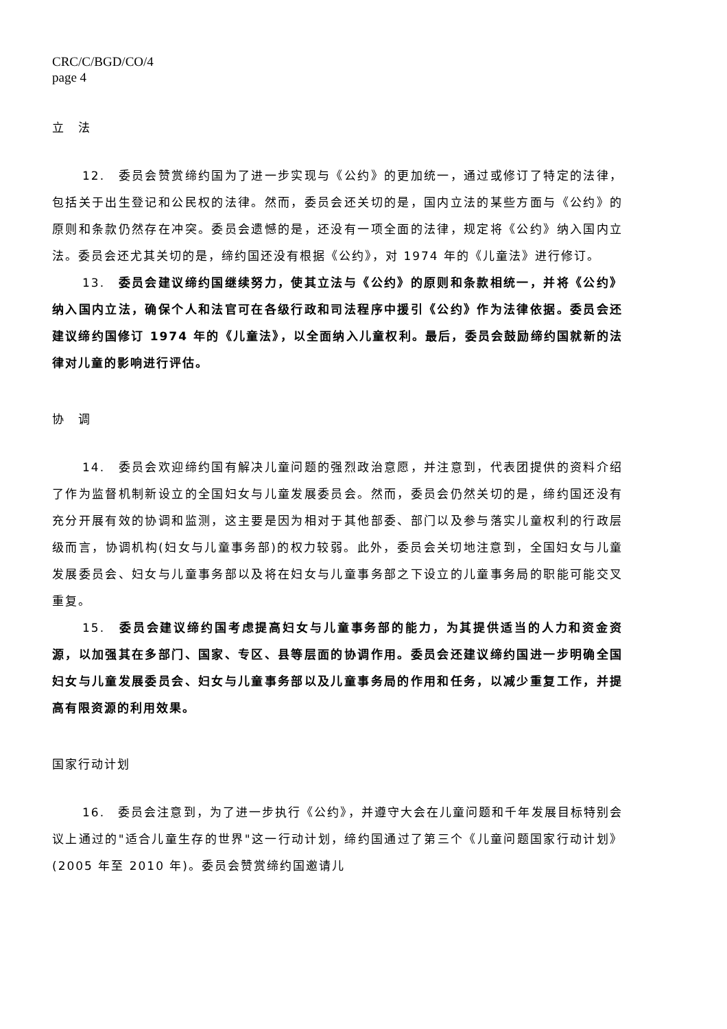CRC/C/BGD/CO/4
page 4
立　法
12.　委员会赞赏缔约国为了进一步实现与《公约》的更加统一，通过或修订了特定的法律，包括关于出生登记和公民权的法律。然而，委员会还关切的是，国内立法的某些方面与《公约》的原则和条款仍然存在冲突。委员会遗憾的是，还没有一项全面的法律，规定将《公约》纳入国内立法。委员会还尤其关切的是，缔约国还没有根据《公约》，对 1974 年的《儿童法》进行修订。
13.　委员会建议缔约国继续努力，使其立法与《公约》的原则和条款相统一，并将《公约》纳入国内立法，确保个人和法官可在各级行政和司法程序中援引《公约》作为法律依据。委员会还建议缔约国修订 1974 年的《儿童法》，以全面纳入儿童权利。最后，委员会鼓励缔约国就新的法律对儿童的影响进行评估。
协　调
14.　委员会欢迎缔约国有解决儿童问题的强烈政治意愿，并注意到，代表团提供的资料介绍了作为监督机制新设立的全国妇女与儿童发展委员会。然而，委员会仍然关切的是，缔约国还没有充分开展有效的协调和监测，这主要是因为相对于其他部委、部门以及参与落实儿童权利的行政层级而言，协调机构(妇女与儿童事务部)的权力较弱。此外，委员会关切地注意到，全国妇女与儿童发展委员会、妇女与儿童事务部以及将在妇女与儿童事务部之下设立的儿童事务局的职能可能交叉重复。
15.　委员会建议缔约国考虑提高妇女与儿童事务部的能力，为其提供适当的人力和资金资源，以加强其在多部门、国家、专区、县等层面的协调作用。委员会还建议缔约国进一步明确全国妇女与儿童发展委员会、妇女与儿童事务部以及儿童事务局的作用和任务，以减少重复工作，并提高有限资源的利用效果。
国家行动计划
16.　委员会注意到，为了进一步执行《公约》，并遵守大会在儿童问题和千年发展目标特别会议上通过的"适合儿童生存的世界"这一行动计划，缔约国通过了第三个《儿童问题国家行动计划》(2005 年至 2010 年)。委员会赞赏缔约国邀请儿